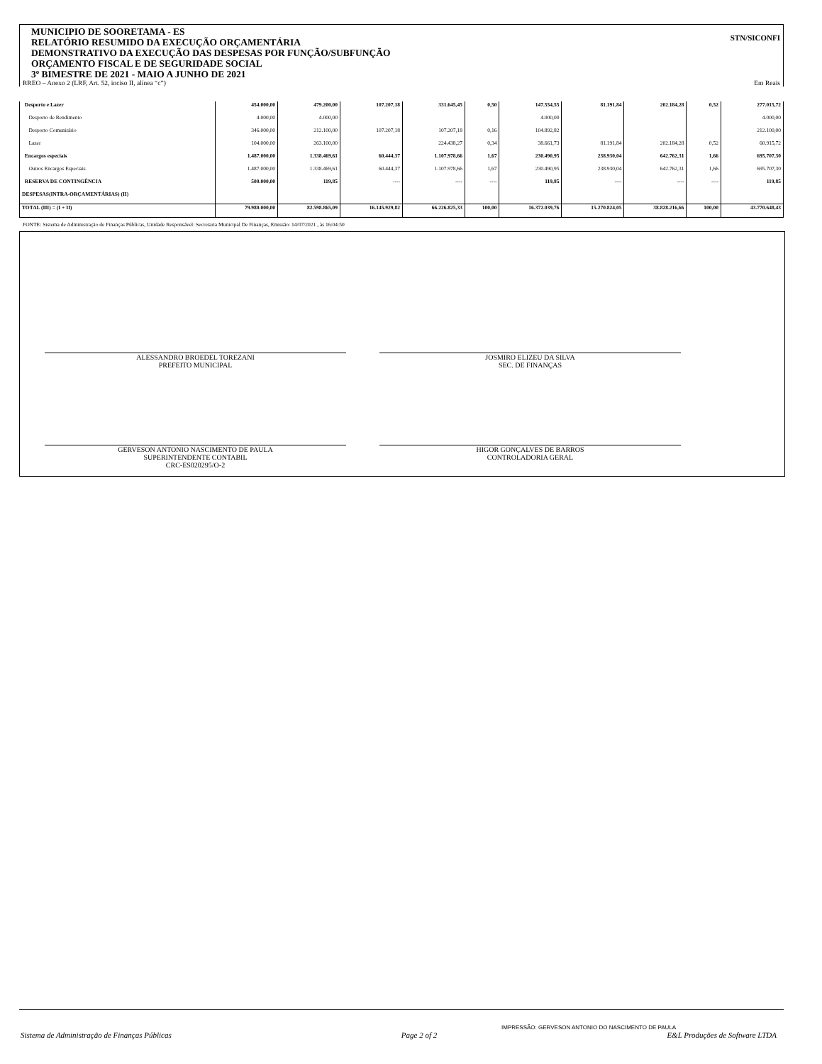STN/SICONFI
MUNICIPIO DE SOORETAMA - ES
RELATÓRIO RESUMIDO DA EXECUÇÃO ORÇAMENTÁRIA
DEMONSTRATIVO DA EXECUÇÃO DAS DESPESAS POR FUNÇÃO/SUBFUNÇÃO
ORÇAMENTO FISCAL E DE SEGURIDADE SOCIAL
3º BIMESTRE DE 2021 - MAIO A JUNHO DE 2021
RREO – Anexo 2 (LRF, Art. 52, inciso II, alínea “c”) Em Reais
| Desporto e Lazer | 454.000,00 | 479.200,00 | 107.207,18 | 331.645,45 | 0,50 | 147.554,55 | 81.191,84 | 202.184,28 | 0,52 | 277.015,72 |
| Desporto de Rendimento | 4.000,00 | 4.000,00 | | | | 4.000,00 | | | | 4.000,00 |
| Desporto Comunitário | 346.000,00 | 212.100,00 | 107.207,18 | 107.207,18 | 0,16 | 104.892,82 | | | | 212.100,00 |
| Lazer | 104.000,00 | 263.100,00 | | 224.438,27 | 0,34 | 38.661,73 | 81.191,84 | 202.184,28 | 0,52 | 60.915,72 |
| Encargos especiais | 1.487.000,00 | 1.338.469,61 | 60.444,37 | 1.107.978,66 | 1,67 | 230.490,95 | 238.930,04 | 642.762,31 | 1,66 | 695.707,30 |
| Outros Encargos Especiais | 1.487.000,00 | 1.338.469,61 | 60.444,37 | 1.107.978,66 | 1,67 | 230.490,95 | 238.930,04 | 642.762,31 | 1,66 | 695.707,30 |
| RESERVA DE CONTINGÊNCIA | 500.000,00 | 119,85 | ---- | ---- | ---- | 119,85 | ---- | ---- | ---- | 119,85 |
| DESPESAS(INTRA-ORÇAMENTÁRIAS) (II) | | | | | | | | | | |
| TOTAL (III) = (I + II) | 79.980.000,00 | 82.598.865,09 | 16.145.929,82 | 66.226.825,33 | 100,00 | 16.372.039,76 | 15.270.824,05 | 38.828.216,66 | 100,00 | 43.770.648,43 |
FONTE: Sistema de Administração de Finanças Públicas, Unidade Responsável: Secretaria Municipal De Finanças, Emissão: 14/07/2021 , às 16:04:50
ALESSANDRO BROEDEL TOREZANI
PREFEITO MUNICIPAL
JOSMIRO ELIZEU DA SILVA
SEC. DE FINANÇAS
GERVESON ANTONIO NASCIMENTO DE PAULA
SUPERINTENDENTE CONTABIL
CRC-ES020295/O-2
HIGOR GONÇALVES DE BARROS
CONTROLADORIA GERAL
IMPRESSÃO: GERVESON ANTONIO DO NASCIMENTO DE PAULA
Sistema de Administração de Finanças Públicas Page 2 of 2 E&L Produções de Software LTDA